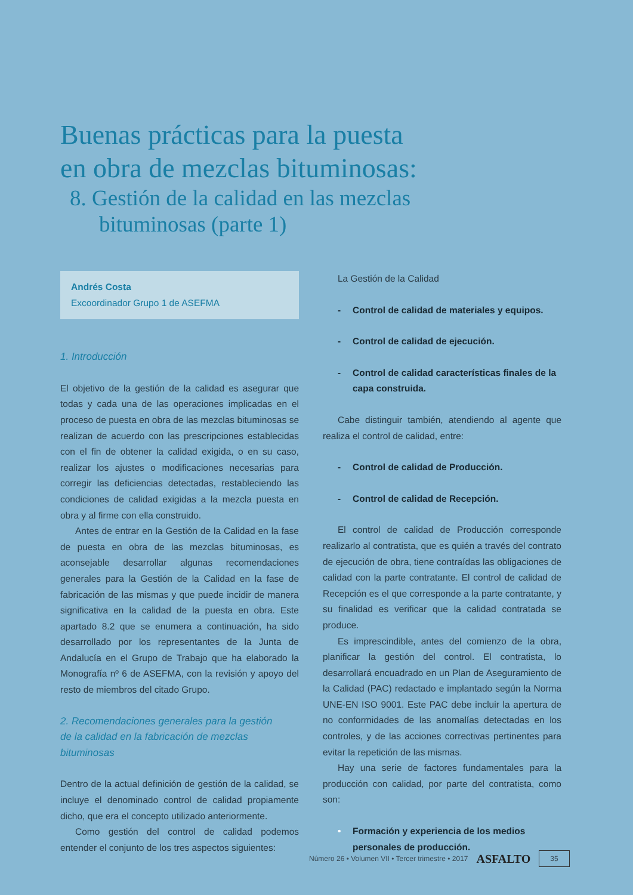Buenas prácticas para la puesta
en obra de mezclas bituminosas:
8. Gestión de la calidad en las mezclas
bituminosas (parte 1)
Andrés Costa
Excoordinador Grupo 1 de ASEFMA
1. Introducción
El objetivo de la gestión de la calidad es asegurar que todas y cada una de las operaciones implicadas en el proceso de puesta en obra de las mezclas bituminosas se realizan de acuerdo con las prescripciones establecidas con el fin de obtener la calidad exigida, o en su caso, realizar los ajustes o modificaciones necesarias para corregir las deficiencias detectadas, restableciendo las condiciones de calidad exigidas a la mezcla puesta en obra y al firme con ella construido.
Antes de entrar en la Gestión de la Calidad en la fase de puesta en obra de las mezclas bituminosas, es aconsejable desarrollar algunas recomendaciones generales para la Gestión de la Calidad en la fase de fabricación de las mismas y que puede incidir de manera significativa en la calidad de la puesta en obra. Este apartado 8.2 que se enumera a continuación, ha sido desarrollado por los representantes de la Junta de Andalucía en el Grupo de Trabajo que ha elaborado la Monografía nº 6 de ASEFMA, con la revisión y apoyo del resto de miembros del citado Grupo.
2. Recomendaciones generales para la gestión
de la calidad en la fabricación de mezclas bituminosas
Dentro de la actual definición de gestión de la calidad, se incluye el denominado control de calidad propiamente dicho, que era el concepto utilizado anteriormente.
Como gestión del control de calidad podemos entender el conjunto de los tres aspectos siguientes:
La Gestión de la Calidad
- Control de calidad de materiales y equipos.
- Control de calidad de ejecución.
- Control de calidad características finales de la capa construida.
Cabe distinguir también, atendiendo al agente que realiza el control de calidad, entre:
- Control de calidad de Producción.
- Control de calidad de Recepción.
El control de calidad de Producción corresponde realizarlo al contratista, que es quién a través del contrato de ejecución de obra, tiene contraídas las obligaciones de calidad con la parte contratante. El control de calidad de Recepción es el que corresponde a la parte contratante, y su finalidad es verificar que la calidad contratada se produce.
Es imprescindible, antes del comienzo de la obra, planificar la gestión del control. El contratista, lo desarrollará encuadrado en un Plan de Aseguramiento de la Calidad (PAC) redactado e implantado según la Norma UNE-EN ISO 9001. Este PAC debe incluir la apertura de no conformidades de las anomalías detectadas en los controles, y de las acciones correctivas pertinentes para evitar la repetición de las mismas.
Hay una serie de factores fundamentales para la producción con calidad, por parte del contratista, como son:
• Formación y experiencia de los medios personales de producción.
Número 26 • Volumen VII • Tercer trimestre • 2017 ASFALTO 35